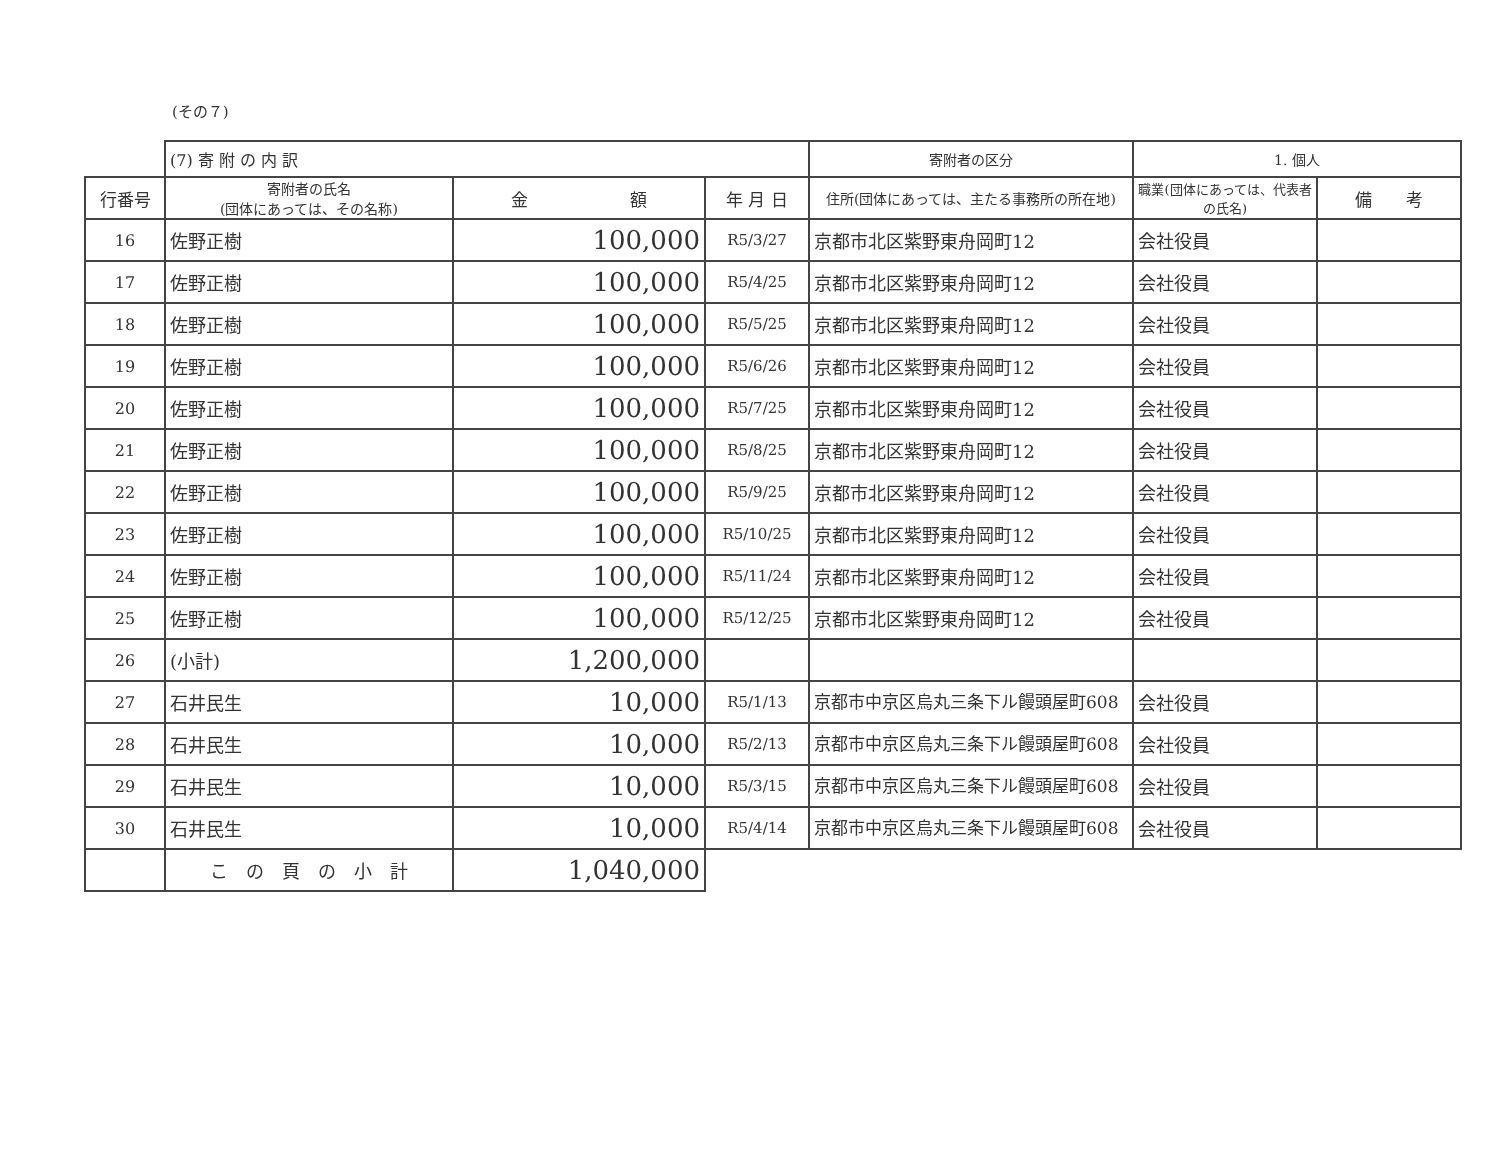(その７)
| | (7) 寄 附 の 内 訳 | | | 寄附者の区分 | 1. 個人 | |
| --- | --- | --- | --- | --- | --- | --- |
| 行番号 | 寄附者の氏名 (団体にあっては、その名称) | 金 額 | 年 月 日 | 住所(団体にあっては、主たる事務所の所在地) | 職業(団体にあっては、代表者の氏名) | 備 考 |
| 16 | 佐野正樹 | 100,000 | R5/3/27 | 京都市北区紫野東舟岡町12 | 会社役員 | |
| 17 | 佐野正樹 | 100,000 | R5/4/25 | 京都市北区紫野東舟岡町12 | 会社役員 | |
| 18 | 佐野正樹 | 100,000 | R5/5/25 | 京都市北区紫野東舟岡町12 | 会社役員 | |
| 19 | 佐野正樹 | 100,000 | R5/6/26 | 京都市北区紫野東舟岡町12 | 会社役員 | |
| 20 | 佐野正樹 | 100,000 | R5/7/25 | 京都市北区紫野東舟岡町12 | 会社役員 | |
| 21 | 佐野正樹 | 100,000 | R5/8/25 | 京都市北区紫野東舟岡町12 | 会社役員 | |
| 22 | 佐野正樹 | 100,000 | R5/9/25 | 京都市北区紫野東舟岡町12 | 会社役員 | |
| 23 | 佐野正樹 | 100,000 | R5/10/25 | 京都市北区紫野東舟岡町12 | 会社役員 | |
| 24 | 佐野正樹 | 100,000 | R5/11/24 | 京都市北区紫野東舟岡町12 | 会社役員 | |
| 25 | 佐野正樹 | 100,000 | R5/12/25 | 京都市北区紫野東舟岡町12 | 会社役員 | |
| 26 | (小計) | 1,200,000 | | | | |
| 27 | 石井民生 | 10,000 | R5/1/13 | 京都市中京区烏丸三条下ル饅頭屋町608 | 会社役員 | |
| 28 | 石井民生 | 10,000 | R5/2/13 | 京都市中京区烏丸三条下ル饅頭屋町608 | 会社役員 | |
| 29 | 石井民生 | 10,000 | R5/3/15 | 京都市中京区烏丸三条下ル饅頭屋町608 | 会社役員 | |
| 30 | 石井民生 | 10,000 | R5/4/14 | 京都市中京区烏丸三条下ル饅頭屋町608 | 会社役員 | |
| | こ の 頁 の 小 計 | 1,040,000 | | | | |